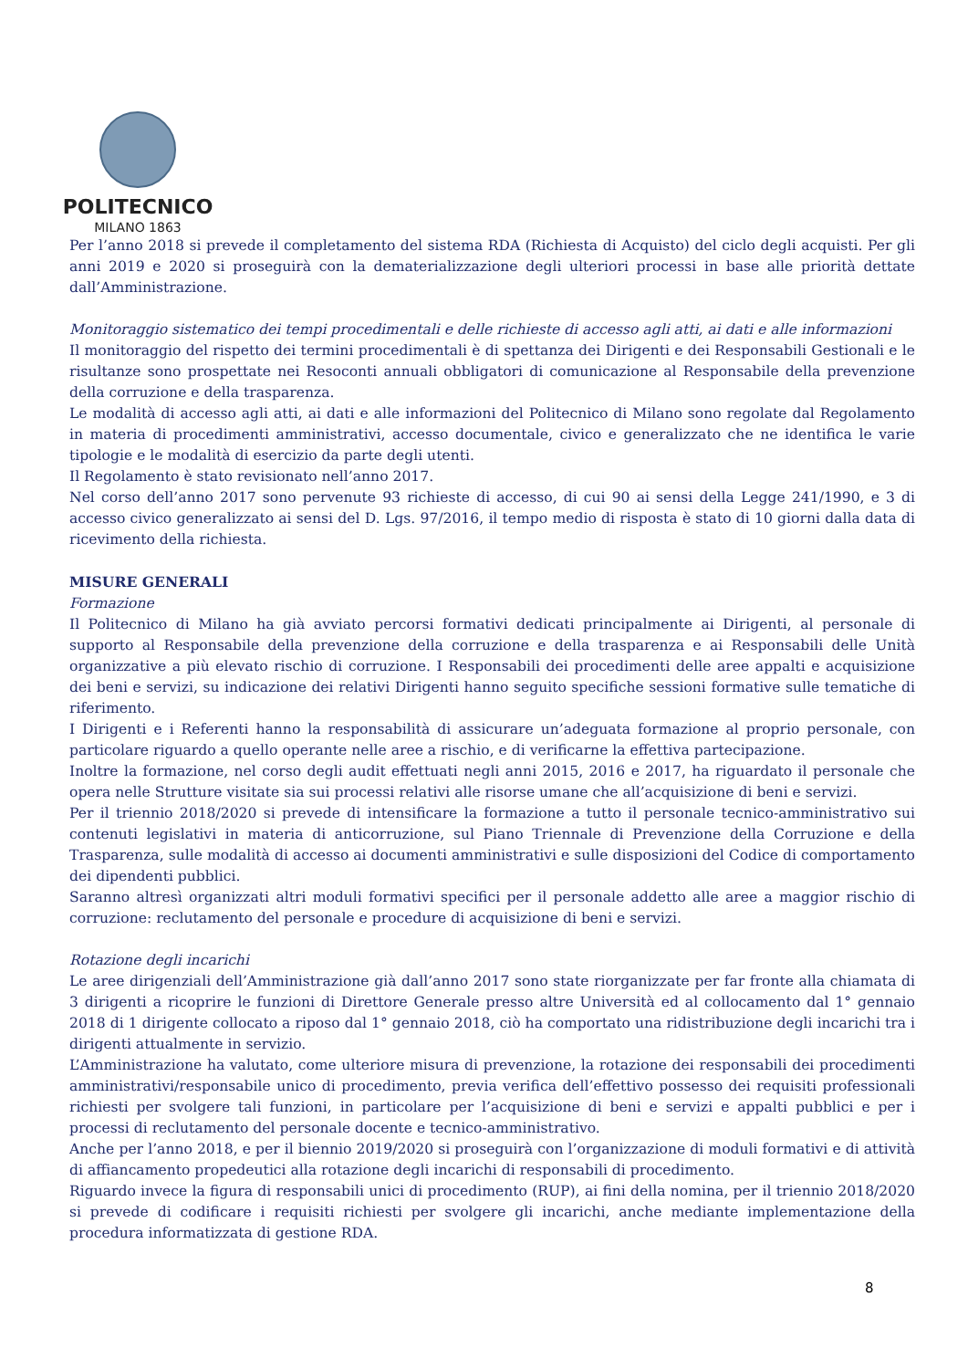POLITECNICO
MILANO 1863
Per l’anno 2018 si prevede il completamento del sistema RDA (Richiesta di Acquisto) del ciclo degli acquisti. Per gli anni 2019 e 2020 si proseguirà con la dematerializzazione degli ulteriori processi in base alle priorità dettate dall’Amministrazione.
Monitoraggio sistematico dei tempi procedimentali e delle richieste di accesso agli atti, ai dati e alle informazioni
Il monitoraggio del rispetto dei termini procedimentali è di spettanza dei Dirigenti e dei Responsabili Gestionali e le risultanze sono prospettate nei Resoconti annuali obbligatori di comunicazione al Responsabile della prevenzione della corruzione e della trasparenza.
Le modalità di accesso agli atti, ai dati e alle informazioni del Politecnico di Milano sono regolate dal Regolamento in materia di procedimenti amministrativi, accesso documentale, civico e generalizzato che ne identifica le varie tipologie e le modalità di esercizio da parte degli utenti.
Il Regolamento è stato revisionato nell’anno 2017.
Nel corso dell’anno 2017 sono pervenute 93 richieste di accesso, di cui 90 ai sensi della Legge 241/1990, e 3 di accesso civico generalizzato ai sensi del D. Lgs. 97/2016, il tempo medio di risposta è stato di 10 giorni dalla data di ricevimento della richiesta.
MISURE GENERALI
Formazione
Il Politecnico di Milano ha già avviato percorsi formativi dedicati principalmente ai Dirigenti, al personale di supporto al Responsabile della prevenzione della corruzione e della trasparenza e ai Responsabili delle Unità organizzative a più elevato rischio di corruzione. I Responsabili dei procedimenti delle aree appalti e acquisizione dei beni e servizi, su indicazione dei relativi Dirigenti hanno seguito specifiche sessioni formative sulle tematiche di riferimento.
I Dirigenti e i Referenti hanno la responsabilità di assicurare un’adeguata formazione al proprio personale, con particolare riguardo a quello operante nelle aree a rischio, e di verificarne la effettiva partecipazione.
Inoltre la formazione, nel corso degli audit effettuati negli anni 2015, 2016 e 2017, ha riguardato il personale che opera nelle Strutture visitate sia sui processi relativi alle risorse umane che all’acquisizione di beni e servizi.
Per il triennio 2018/2020 si prevede di intensificare la formazione a tutto il personale tecnico-amministrativo sui contenuti legislativi in materia di anticorruzione, sul Piano Triennale di Prevenzione della Corruzione e della Trasparenza, sulle modalità di accesso ai documenti amministrativi e sulle disposizioni del Codice di comportamento dei dipendenti pubblici.
Saranno altresì organizzati altri moduli formativi specifici per il personale addetto alle aree a maggior rischio di corruzione: reclutamento del personale e procedure di acquisizione di beni e servizi.
Rotazione degli incarichi
Le aree dirigenziali dell’Amministrazione già dall’anno 2017 sono state riorganizzate per far fronte alla chiamata di 3 dirigenti a ricoprire le funzioni di Direttore Generale presso altre Università ed al collocamento dal 1° gennaio 2018 di 1 dirigente collocato a riposo dal 1° gennaio 2018, ciò ha comportato una ridistribuzione degli incarichi tra i dirigenti attualmente in servizio.
L’Amministrazione ha valutato, come ulteriore misura di prevenzione, la rotazione dei responsabili dei procedimenti amministrativi/responsabile unico di procedimento, previa verifica dell’effettivo possesso dei requisiti professionali richiesti per svolgere tali funzioni, in particolare per l’acquisizione di beni e servizi e appalti pubblici e per i processi di reclutamento del personale docente e tecnico-amministrativo.
Anche per l’anno 2018, e per il biennio 2019/2020 si proseguirà con l’organizzazione di moduli formativi e di attività di affiancamento propedeutici alla rotazione degli incarichi di responsabili di procedimento.
Riguardo invece la figura di responsabili unici di procedimento (RUP), ai fini della nomina, per il triennio 2018/2020 si prevede di codificare i requisiti richiesti per svolgere gli incarichi, anche mediante implementazione della procedura informatizzata di gestione RDA.
8